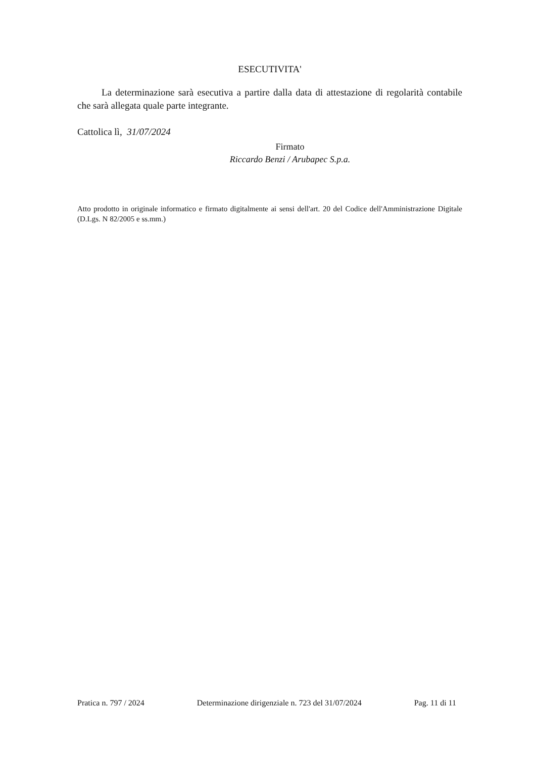ESECUTIVITA'
La determinazione sarà esecutiva a partire dalla data di attestazione di regolarità contabile che sarà allegata quale parte integrante.
Cattolica lì, 31/07/2024
Firmato
Riccardo Benzi / Arubapec S.p.a.
Atto prodotto in originale informatico e firmato digitalmente ai sensi dell'art. 20 del Codice dell'Amministrazione Digitale (D.Lgs. N 82/2005 e ss.mm.)
Pratica n. 797 / 2024 Determinazione dirigenziale n. 723 del 31/07/2024 Pag. 11 di 11